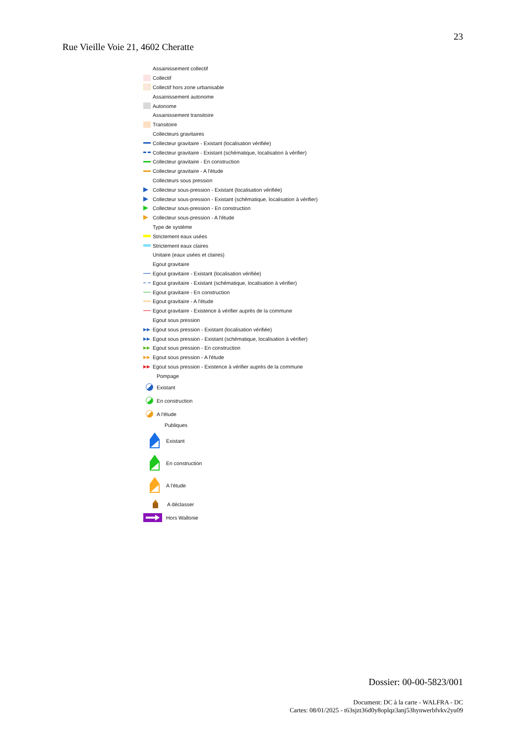23
Rue Vieille Voie 21, 4602 Cheratte
Assainissement collectif
Collectif
Collectif hors zone urbanisable
Assainissement autonome
Autonome
Assainissement transitoire
Transitoire
Collecteurs gravitaires
Collecteur gravitaire - Existant (localisation vérifiée)
Collecteur gravitaire - Existant (schématique, localisation à vérifier)
Collecteur gravitaire - En construction
Collecteur gravitaire - A l'étude
Collecteurs sous pression
Collecteur sous-pression - Existant (localisation vérifiée)
Collecteur sous-pression - Existant (schématique, localisation à vérifier)
Collecteur sous-pression - En construction
Collecteur sous-pression - A l'étude
Type de système
Strictement eaux usées
Strictement eaux claires
Unitaire (eaux usées et claires)
Egout gravitaire
Egout gravitaire - Existant (localisation vérifiée)
Egout gravitaire - Existant (schématique, localisation à vérifier)
Egout gravitaire - En construction
Egout gravitaire - A l'étude
Egout gravitaire - Existence à vérifier auprès de la commune
Egout sous pression
▶▶ Egout sous pression - Existant (localisation vérifiée)
▶▶ Egout sous pression - Existant (schématique, localisation à vérifier)
▶▶ Egout sous pression - En construction
▶▶ Egout sous pression - A l'étude
▶▶ Egout sous pression - Existence à vérifier auprès de la commune
Pompage
Existant
En construction
A l'étude
Publiques
Existant
En construction
A l'étude
A déclasser
Hors Wallonie
Dossier: 00-00-5823/001
Document: DC à la carte - WALFRA - DC
Cartes: 08/01/2025 - t63sjzt36d0y8oplqz3anj53hynwerbfvkv2yu09